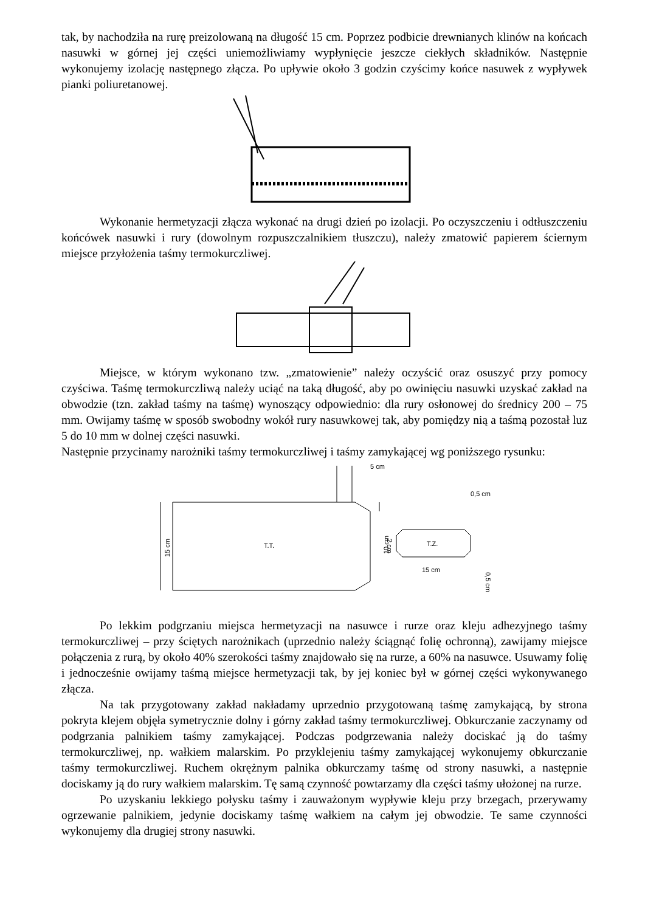tak, by nachodziła na rurę preizolowaną na długość 15 cm. Poprzez podbicie drewnianych klinów na końcach nasuwki w górnej jej części uniemożliwiamy wypłynięcie jeszcze ciekłych składników. Następnie wykonujemy izolację następnego złącza. Po upływie około 3 godzin czyścimy końce nasuwek z wypływek pianki poliuretanowej.
Wykonanie hermetyzacji złącza wykonać na drugi dzień po izolacji. Po oczyszczeniu i odtłuszczeniu końcówek nasuwki i rury (dowolnym rozpuszczalnikiem tłuszczu), należy zmatowić papierem ściernym miejsce przyłożenia taśmy termokurczliwej.
Miejsce, w którym wykonano tzw. „zmatowienie” należy oczyścić oraz osuszyć przy pomocy czyściwa. Taśmę termokurczliwą należy uciąć na taką długość, aby po owinięciu nasuwki uzyskać zakład na obwodzie (tzn. zakład taśmy na taśmę) wynoszący odpowiednio: dla rury osłonowej do średnicy 200 – 75 mm. Owijamy taśmę w sposób swobodny wokół rury nasuwkowej tak, aby pomiędzy nią a taśmą pozostał luz 5 do 10 mm w dolnej części nasuwki.
Następnie przycinamy narożniki taśmy termokurczliwej i taśmy zamykającej wg poniższego rysunku:
T.T.
15 cm
5 cm
2 cm
T.Z.
10 cm
15 cm
0,5 cm
0,5 cm
Po lekkim podgrzaniu miejsca hermetyzacji na nasuwce i rurze oraz kleju adhezyjnego taśmy termokurczliwej – przy ściętych narożnikach (uprzednio należy ściągnąć folię ochronną), zawijamy miejsce połączenia z rurą, by około 40% szerokości taśmy znajdowało się na rurze, a 60% na nasuwce. Usuwamy folię i jednocześnie owijamy taśmą miejsce hermetyzacji tak, by jej koniec był w górnej części wykonywanego złącza.
Na tak przygotowany zakład nakładamy uprzednio przygotowaną taśmę zamykającą, by strona pokryta klejem objęła symetrycznie dolny i górny zakład taśmy termokurczliwej. Obkurczanie zaczynamy od podgrzania palnikiem taśmy zamykającej. Podczas podgrzewania należy dociskać ją do taśmy termokurczliwej, np. wałkiem malarskim. Po przyklejeniu taśmy zamykającej wykonujemy obkurczanie taśmy termokurczliwej. Ruchem okrężnym palnika obkurczamy taśmę od strony nasuwki, a następnie dociskamy ją do rury wałkiem malarskim. Tę samą czynność powtarzamy dla części taśmy ułożonej na rurze.
Po uzyskaniu lekkiego połysku taśmy i zauważonym wypływie kleju przy brzegach, przerywamy ogrzewanie palnikiem, jedynie dociskamy taśmę wałkiem na całym jej obwodzie. Te same czynności wykonujemy dla drugiej strony nasuwki.